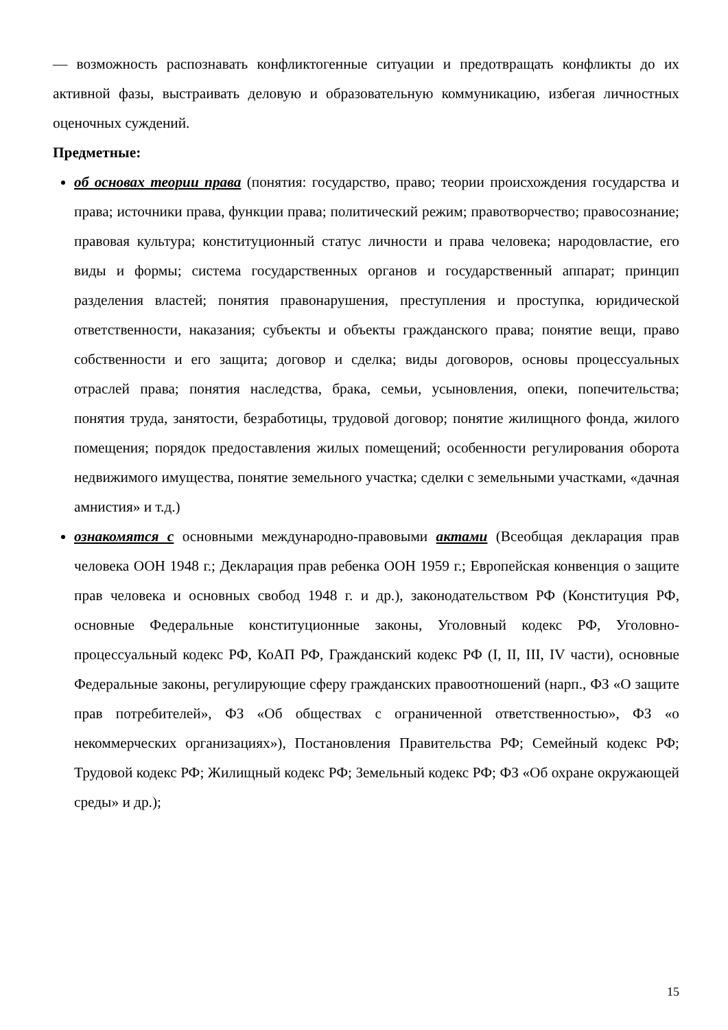— возможность распознавать конфликтогенные ситуации и предотвращать конфликты до их активной фазы, выстраивать деловую и образовательную коммуникацию, избегая личностных оценочных суждений.
Предметные:
об основах теории права (понятия: государство, право; теории происхождения государства и права; источники права, функции права; политический режим; правотворчество; правосознание; правовая культура; конституционный статус личности и права человека; народовластие, его виды и формы; система государственных органов и государственный аппарат; принцип разделения властей; понятия правонарушения, преступления и проступка, юридической ответственности, наказания; субъекты и объекты гражданского права; понятие вещи, право собственности и его защита; договор и сделка; виды договоров, основы процессуальных отраслей права; понятия наследства, брака, семьи, усыновления, опеки, попечительства; понятия труда, занятости, безработицы, трудовой договор; понятие жилищного фонда, жилого помещения; порядок предоставления жилых помещений; особенности регулирования оборота недвижимого имущества, понятие земельного участка; сделки с земельными участками, «дачная амнистия» и т.д.)
ознакомятся с основными международно-правовыми актами (Всеобщая декларация прав человека ООН 1948 г.; Декларация прав ребенка ООН 1959 г.; Европейская конвенция о защите прав человека и основных свобод 1948 г. и др.), законодательством РФ (Конституция РФ, основные Федеральные конституционные законы, Уголовный кодекс РФ, Уголовно-процессуальный кодекс РФ, КоАП РФ, Гражданский кодекс РФ (I, II, III, IV части), основные Федеральные законы, регулирующие сферу гражданских правоотношений (нарп., ФЗ «О защите прав потребителей», ФЗ «Об обществах с ограниченной ответственностью», ФЗ «о некоммерческих организациях»), Постановления Правительства РФ; Семейный кодекс РФ; Трудовой кодекс РФ; Жилищный кодекс РФ; Земельный кодекс РФ; ФЗ «Об охране окружающей среды» и др.);
15